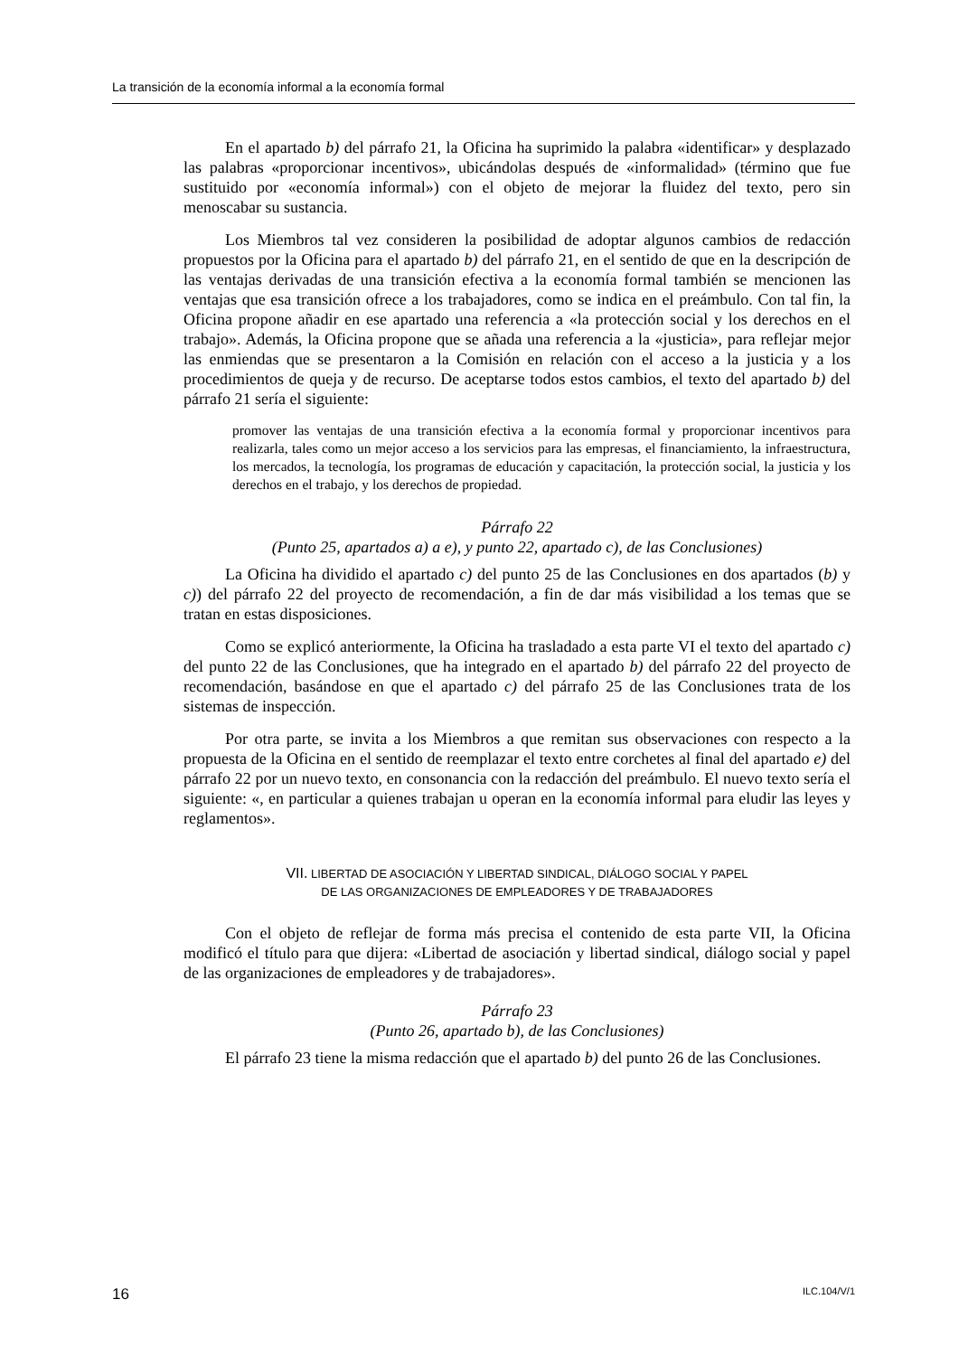La transición de la economía informal a la economía formal
En el apartado b) del párrafo 21, la Oficina ha suprimido la palabra «identificar» y desplazado las palabras «proporcionar incentivos», ubicándolas después de «informalidad» (término que fue sustituido por «economía informal») con el objeto de mejorar la fluidez del texto, pero sin menoscabar su sustancia.
Los Miembros tal vez consideren la posibilidad de adoptar algunos cambios de redacción propuestos por la Oficina para el apartado b) del párrafo 21, en el sentido de que en la descripción de las ventajas derivadas de una transición efectiva a la economía formal también se mencionen las ventajas que esa transición ofrece a los trabajadores, como se indica en el preámbulo. Con tal fin, la Oficina propone añadir en ese apartado una referencia a «la protección social y los derechos en el trabajo». Además, la Oficina propone que se añada una referencia a la «justicia», para reflejar mejor las enmiendas que se presentaron a la Comisión en relación con el acceso a la justicia y a los procedimientos de queja y de recurso. De aceptarse todos estos cambios, el texto del apartado b) del párrafo 21 sería el siguiente:
promover las ventajas de una transición efectiva a la economía formal y proporcionar incentivos para realizarla, tales como un mejor acceso a los servicios para las empresas, el financiamiento, la infraestructura, los mercados, la tecnología, los programas de educación y capacitación, la protección social, la justicia y los derechos en el trabajo, y los derechos de propiedad.
Párrafo 22
(Punto 25, apartados a) a e), y punto 22, apartado c), de las Conclusiones)
La Oficina ha dividido el apartado c) del punto 25 de las Conclusiones en dos apartados (b) y c)) del párrafo 22 del proyecto de recomendación, a fin de dar más visibilidad a los temas que se tratan en estas disposiciones.
Como se explicó anteriormente, la Oficina ha trasladado a esta parte VI el texto del apartado c) del punto 22 de las Conclusiones, que ha integrado en el apartado b) del párrafo 22 del proyecto de recomendación, basándose en que el apartado c) del párrafo 25 de las Conclusiones trata de los sistemas de inspección.
Por otra parte, se invita a los Miembros a que remitan sus observaciones con respecto a la propuesta de la Oficina en el sentido de reemplazar el texto entre corchetes al final del apartado e) del párrafo 22 por un nuevo texto, en consonancia con la redacción del preámbulo. El nuevo texto sería el siguiente: «, en particular a quienes trabajan u operan en la economía informal para eludir las leyes y reglamentos».
VII. LIBERTAD DE ASOCIACIÓN Y LIBERTAD SINDICAL, DIÁLOGO SOCIAL Y PAPEL
DE LAS ORGANIZACIONES DE EMPLEADORES Y DE TRABAJADORES
Con el objeto de reflejar de forma más precisa el contenido de esta parte VII, la Oficina modificó el título para que dijera: «Libertad de asociación y libertad sindical, diálogo social y papel de las organizaciones de empleadores y de trabajadores».
Párrafo 23
(Punto 26, apartado b), de las Conclusiones)
El párrafo 23 tiene la misma redacción que el apartado b) del punto 26 de las Conclusiones.
16 ILC.104/V/1